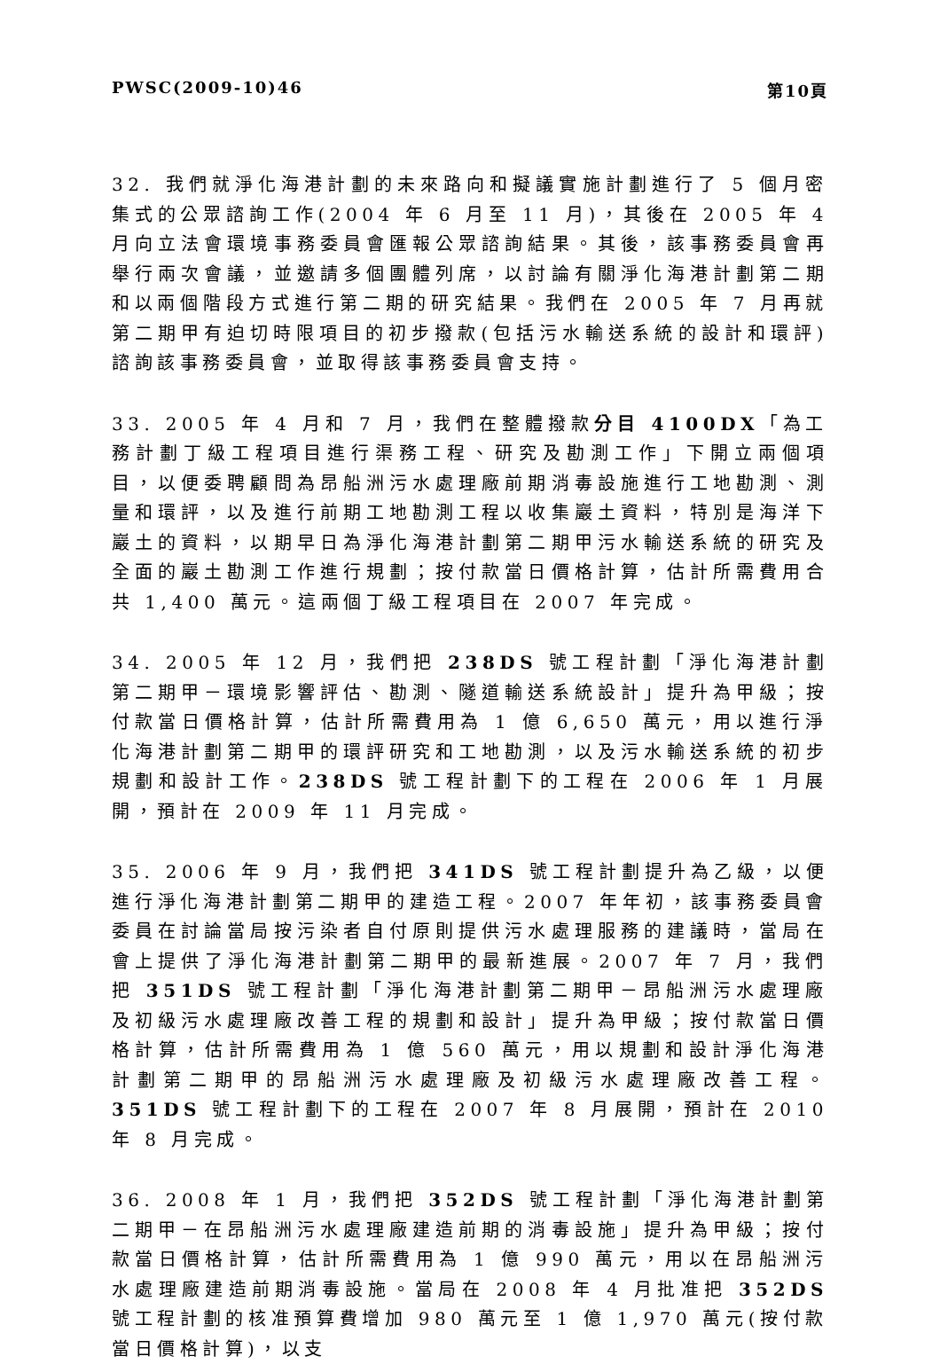PWSC(2009-10)46 第10頁
32. 我們就淨化海港計劃的未來路向和擬議實施計劃進行了 5 個月密集式的公眾諮詢工作(2004 年 6 月至 11 月)，其後在 2005 年 4 月向立法會環境事務委員會匯報公眾諮詢結果。其後，該事務委員會再舉行兩次會議，並邀請多個團體列席，以討論有關淨化海港計劃第二期和以兩個階段方式進行第二期的研究結果。我們在 2005 年 7 月再就第二期甲有迫切時限項目的初步撥款(包括污水輸送系統的設計和環評)諮詢該事務委員會，並取得該事務委員會支持。
33. 2005 年 4 月和 7 月，我們在整體撥款分目 4100DX「為工務計劃丁級工程項目進行渠務工程、研究及勘測工作」下開立兩個項目，以便委聘顧問為昂船洲污水處理廠前期消毒設施進行工地勘測、測量和環評，以及進行前期工地勘測工程以收集巖土資料，特別是海洋下巖土的資料，以期早日為淨化海港計劃第二期甲污水輸送系統的研究及全面的巖土勘測工作進行規劃；按付款當日價格計算，估計所需費用合共 1,400 萬元。這兩個丁級工程項目在 2007 年完成。
34. 2005 年 12 月，我們把 238DS 號工程計劃「淨化海港計劃第二期甲－環境影響評估、勘測、隧道輸送系統設計」提升為甲級；按付款當日價格計算，估計所需費用為 1 億 6,650 萬元，用以進行淨化海港計劃第二期甲的環評研究和工地勘測，以及污水輸送系統的初步規劃和設計工作。238DS 號工程計劃下的工程在 2006 年 1 月展開，預計在 2009 年 11 月完成。
35. 2006 年 9 月，我們把 341DS 號工程計劃提升為乙級，以便進行淨化海港計劃第二期甲的建造工程。2007 年年初，該事務委員會委員在討論當局按污染者自付原則提供污水處理服務的建議時，當局在會上提供了淨化海港計劃第二期甲的最新進展。2007 年 7 月，我們把 351DS 號工程計劃「淨化海港計劃第二期甲－昂船洲污水處理廠及初級污水處理廠改善工程的規劃和設計」提升為甲級；按付款當日價格計算，估計所需費用為 1 億 560 萬元，用以規劃和設計淨化海港計劃第二期甲的昂船洲污水處理廠及初級污水處理廠改善工程。351DS 號工程計劃下的工程在 2007 年 8 月展開，預計在 2010 年 8 月完成。
36. 2008 年 1 月，我們把 352DS 號工程計劃「淨化海港計劃第二期甲－在昂船洲污水處理廠建造前期的消毒設施」提升為甲級；按付款當日價格計算，估計所需費用為 1 億 990 萬元，用以在昂船洲污水處理廠建造前期消毒設施。當局在 2008 年 4 月批准把 352DS 號工程計劃的核准預算費增加 980 萬元至 1 億 1,970 萬元(按付款當日價格計算)，以支